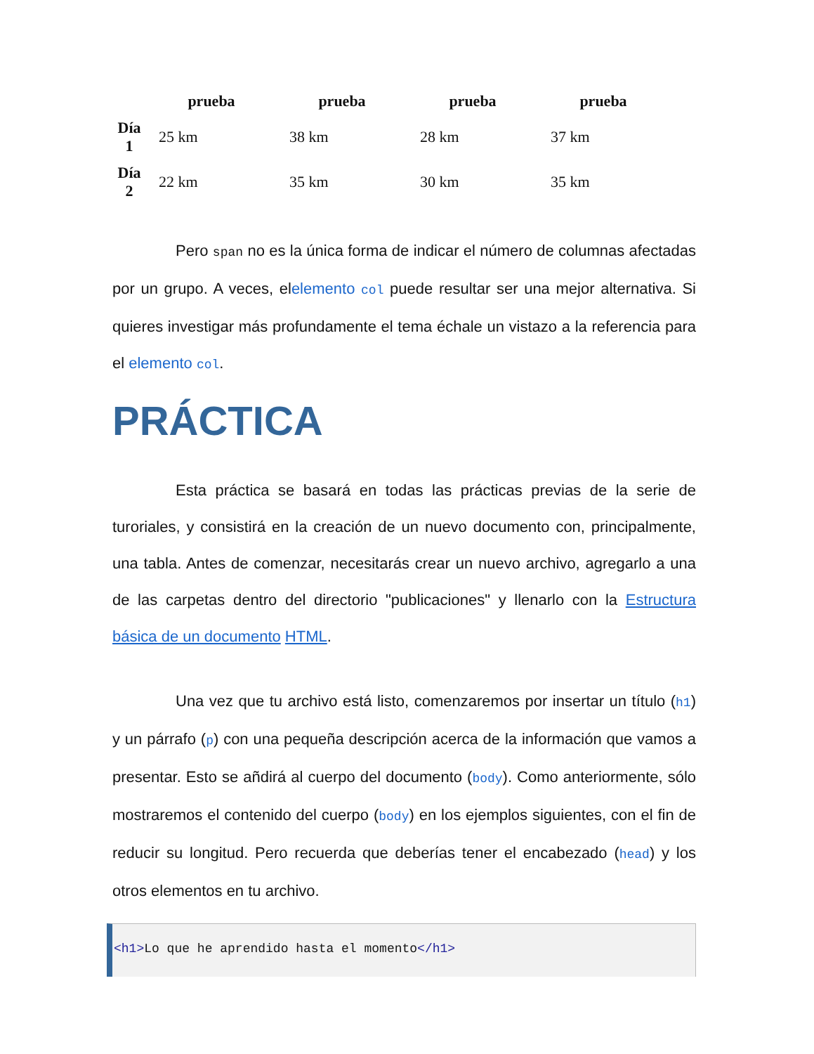| | prueba | prueba | prueba | prueba |
| --- | --- | --- | --- | --- |
| Día 1 | 25 km | 38 km | 28 km | 37 km |
| Día 2 | 22 km | 35 km | 30 km | 35 km |
Pero span no es la única forma de indicar el número de columnas afectadas por un grupo. A veces, elelemento col puede resultar ser una mejor alternativa. Si quieres investigar más profundamente el tema échale un vistazo a la referencia para el elemento col.
PRÁCTICA
Esta práctica se basará en todas las prácticas previas de la serie de turoriales, y consistirá en la creación de un nuevo documento con, principalmente, una tabla. Antes de comenzar, necesitarás crear un nuevo archivo, agregarlo a una de las carpetas dentro del directorio "publicaciones" y llenarlo con la Estructura básica de un documento HTML.
Una vez que tu archivo está listo, comenzaremos por insertar un título (h1) y un párrafo (p) con una pequeña descripción acerca de la información que vamos a presentar. Esto se añdirá al cuerpo del documento (body). Como anteriormente, sólo mostraremos el contenido del cuerpo (body) en los ejemplos siguientes, con el fin de reducir su longitud. Pero recuerda que deberías tener el encabezado (head) y los otros elementos en tu archivo.
<h1>Lo que he aprendido hasta el momento</h1>